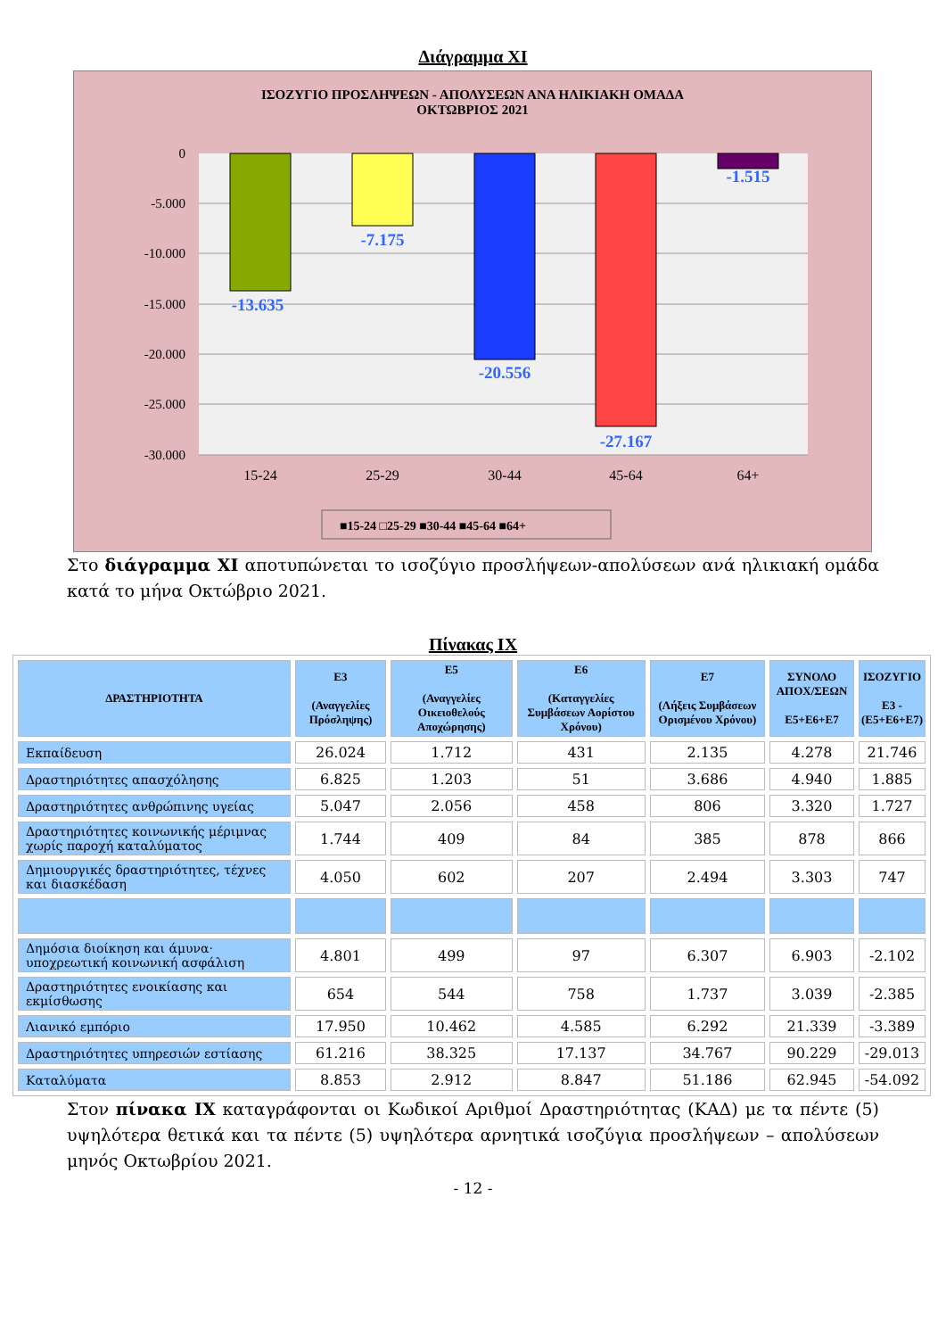Διάγραμμα XI
ΙΣΟΖΥΓΙΟ ΠΡΟΣΛΗΨΕΩΝ - ΑΠΟΛΥΣΕΩΝ ΑΝΑ ΗΛΙΚΙΑΚΗ ΟΜΑΔΑ
ΟΚΤΩΒΡΙΟΣ 2021
0
-5.000
-10.000
-15.000
-20.000
-25.000
-30.000
-13.635
-7.175
-20.556
-27.167
-1.515
15-24
25-29
30-44
45-64
64+
■15-24 □25-29 ■30-44 ■45-64 ■64+
Στο διάγραμμα ΧΙ αποτυπώνεται το ισοζύγιο προσλήψεων-απολύσεων ανά ηλικιακή ομάδα κατά το μήνα Οκτώβριο 2021.
Πίνακας IX
| ΔΡΑΣΤΗΡΙΟΤΗΤΑ | Ε3 (Αναγγελίες Πρόσληψης) | Ε5 (Αναγγελίες Οικειοθελούς Αποχώρησης) | Ε6 (Καταγγελίες Συμβάσεων Αορίστου Χρόνου) | Ε7 (Λήξεις Συμβάσεων Ορισμένου Χρόνου) | ΣΥΝΟΛΟ ΑΠΟΧ/ΣΕΩΝ Ε5+Ε6+Ε7 | ΙΣΟΖΥΓΙΟ Ε3 - (Ε5+Ε6+Ε7) |
| --- | --- | --- | --- | --- | --- | --- |
| Εκπαίδευση | 26.024 | 1.712 | 431 | 2.135 | 4.278 | 21.746 |
| Δραστηριότητες απασχόλησης | 6.825 | 1.203 | 51 | 3.686 | 4.940 | 1.885 |
| Δραστηριότητες ανθρώπινης υγείας | 5.047 | 2.056 | 458 | 806 | 3.320 | 1.727 |
| Δραστηριότητες κοινωνικής μέριμνας χωρίς παροχή καταλύματος | 1.744 | 409 | 84 | 385 | 878 | 866 |
| Δημιουργικές δραστηριότητες, τέχνες και διασκέδαση | 4.050 | 602 | 207 | 2.494 | 3.303 | 747 |
| Δημόσια διοίκηση και άμυνα· υποχρεωτική κοινωνική ασφάλιση | 4.801 | 499 | 97 | 6.307 | 6.903 | -2.102 |
| Δραστηριότητες ενοικίασης και εκμίσθωσης | 654 | 544 | 758 | 1.737 | 3.039 | -2.385 |
| Λιανικό εμπόριο | 17.950 | 10.462 | 4.585 | 6.292 | 21.339 | -3.389 |
| Δραστηριότητες υπηρεσιών εστίασης | 61.216 | 38.325 | 17.137 | 34.767 | 90.229 | -29.013 |
| Καταλύματα | 8.853 | 2.912 | 8.847 | 51.186 | 62.945 | -54.092 |
Στον πίνακα ΙΧ καταγράφονται οι Κωδικοί Αριθμοί Δραστηριότητας (ΚΑΔ) με τα πέντε (5) υψηλότερα θετικά και τα πέντε (5) υψηλότερα αρνητικά ισοζύγια προσλήψεων – απολύσεων μηνός Οκτωβρίου 2021.
- 12 -